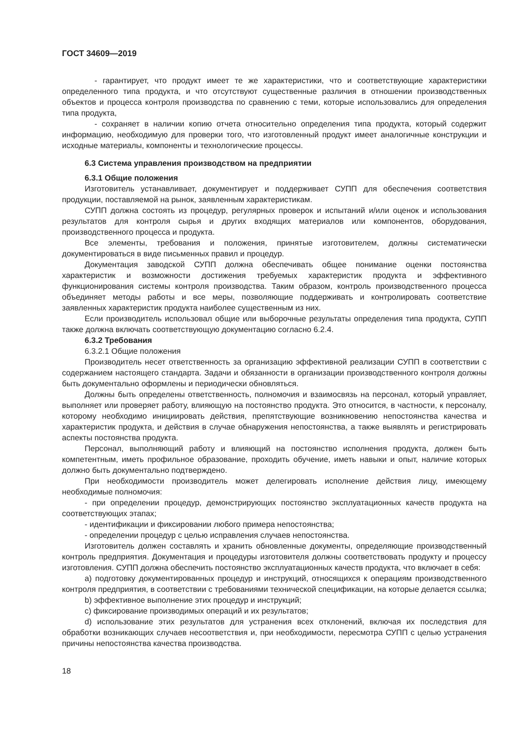ГОСТ 34609—2019
- гарантирует, что продукт имеет те же характеристики, что и соответствующие характеристики определенного типа продукта, и что отсутствуют существенные различия в отношении производственных объектов и процесса контроля производства по сравнению с теми, которые использовались для определения типа продукта,
- сохраняет в наличии копию отчета относительно определения типа продукта, который содержит информацию, необходимую для проверки того, что изготовленный продукт имеет аналогичные конструкции и исходные материалы, компоненты и технологические процессы.
6.3 Система управления производством на предприятии
6.3.1 Общие положения
Изготовитель устанавливает, документирует и поддерживает СУПП для обеспечения соответствия продукции, поставляемой на рынок, заявленным характеристикам.
СУПП должна состоять из процедур, регулярных проверок и испытаний и/или оценок и использования результатов для контроля сырья и других входящих материалов или компонентов, оборудования, производственного процесса и продукта.
Все элементы, требования и положения, принятые изготовителем, должны систематически документироваться в виде письменных правил и процедур.
Документация заводской СУПП должна обеспечивать общее понимание оценки постоянства характеристик и возможности достижения требуемых характеристик продукта и эффективного функционирования системы контроля производства. Таким образом, контроль производственного процесса объединяет методы работы и все меры, позволяющие поддерживать и контролировать соответствие заявленных характеристик продукта наиболее существенным из них.
Если производитель использовал общие или выборочные результаты определения типа продукта, СУПП также должна включать соответствующую документацию согласно 6.2.4.
6.3.2 Требования
6.3.2.1 Общие положения
Производитель несет ответственность за организацию эффективной реализации СУПП в соответствии с содержанием настоящего стандарта. Задачи и обязанности в организации производственного контроля должны быть документально оформлены и периодически обновляться.
Должны быть определены ответственность, полномочия и взаимосвязь на персонал, который управляет, выполняет или проверяет работу, влияющую на постоянство продукта. Это относится, в частности, к персоналу, которому необходимо инициировать действия, препятствующие возникновению непостоянства качества и характеристик продукта, и действия в случае обнаружения непостоянства, а также выявлять и регистрировать аспекты постоянства продукта.
Персонал, выполняющий работу и влияющий на постоянство исполнения продукта, должен быть компетентным, иметь профильное образование, проходить обучение, иметь навыки и опыт, наличие которых должно быть документально подтверждено.
При необходимости производитель может делегировать исполнение действия лицу, имеющему необходимые полномочия:
- при определении процедур, демонстрирующих постоянство эксплуатационных качеств продукта на соответствующих этапах;
- идентификации и фиксировании любого примера непостоянства;
- определении процедур с целью исправления случаев непостоянства.
Изготовитель должен составлять и хранить обновленные документы, определяющие производственный контроль предприятия. Документация и процедуры изготовителя должны соответствовать продукту и процессу изготовления. СУПП должна обеспечить постоянство эксплуатационных качеств продукта, что включает в себя:
a) подготовку документированных процедур и инструкций, относящихся к операциям производственного контроля предприятия, в соответствии с требованиями технической спецификации, на которые делается ссылка;
b) эффективное выполнение этих процедур и инструкций;
c) фиксирование производимых операций и их результатов;
d) использование этих результатов для устранения всех отклонений, включая их последствия для обработки возникающих случаев несоответствия и, при необходимости, пересмотра СУПП с целью устранения причины непостоянства качества производства.
18